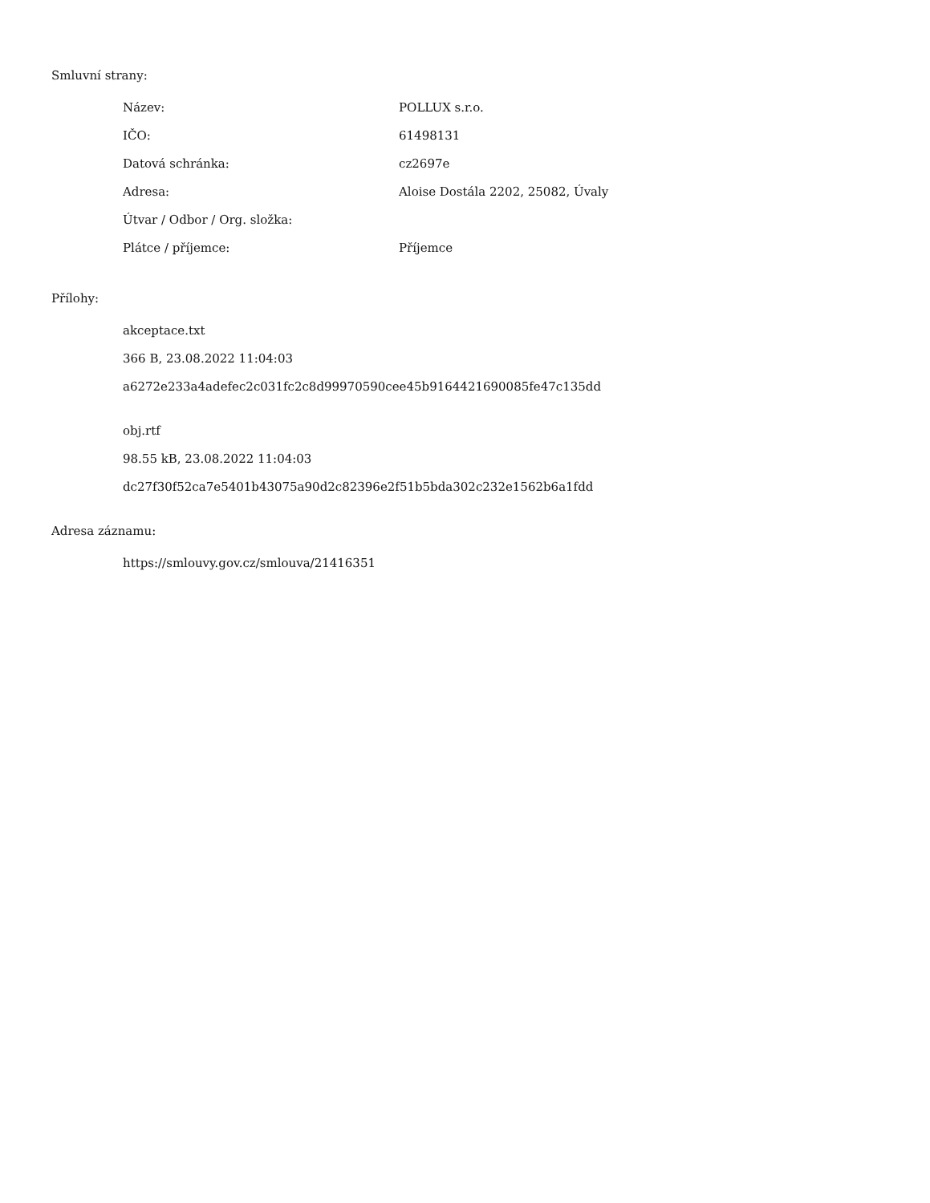Smluvní strany:
| Název: | POLLUX s.r.o. |
| IČO: | 61498131 |
| Datová schránka: | cz2697e |
| Adresa: | Aloise Dostála 2202, 25082, Úvaly |
| Útvar / Odbor / Org. složka: | |
| Plátce / příjemce: | Příjemce |
Přílohy:
akceptace.txt
366 B, 23.08.2022 11:04:03
a6272e233a4adefec2c031fc2c8d99970590cee45b9164421690085fe47c135dd
obj.rtf
98.55 kB, 23.08.2022 11:04:03
dc27f30f52ca7e5401b43075a90d2c82396e2f51b5bda302c232e1562b6a1fdd
Adresa záznamu:
https://smlouvy.gov.cz/smlouva/21416351